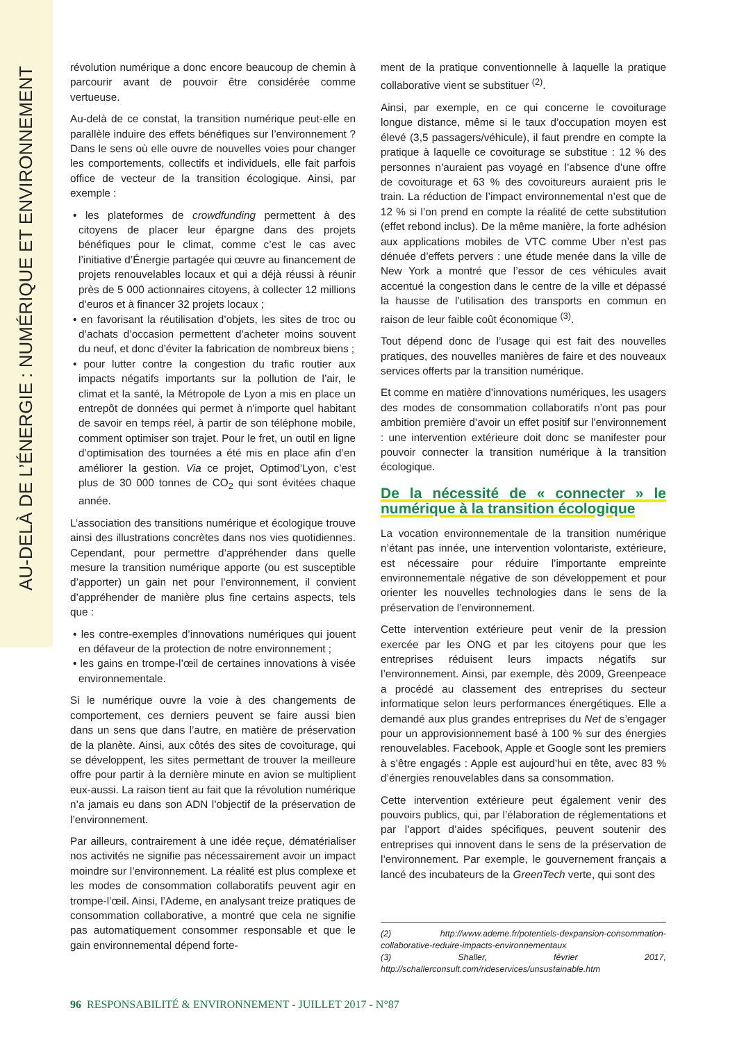AU-DELÀ DE L’ÉNERGIE : NUMÉRIQUE ET ENVIRONNEMENT
révolution numérique a donc encore beaucoup de chemin à parcourir avant de pouvoir être considérée comme vertueuse.
Au-delà de ce constat, la transition numérique peut-elle en parallèle induire des effets bénéfiques sur l’environnement ? Dans le sens où elle ouvre de nouvelles voies pour changer les comportements, collectifs et individuels, elle fait parfois office de vecteur de la transition écologique. Ainsi, par exemple :
• les plateformes de crowdfunding permettent à des citoyens de placer leur épargne dans des projets bénéfiques pour le climat, comme c’est le cas avec l’initiative d’Énergie partagée qui œuvre au financement de projets renouvelables locaux et qui a déjà réussi à réunir près de 5 000 actionnaires citoyens, à collecter 12 millions d’euros et à financer 32 projets locaux ;
• en favorisant la réutilisation d’objets, les sites de troc ou d’achats d’occasion permettent d’acheter moins souvent du neuf, et donc d’éviter la fabrication de nombreux biens ;
• pour lutter contre la congestion du trafic routier aux impacts négatifs importants sur la pollution de l’air, le climat et la santé, la Métropole de Lyon a mis en place un entrepôt de données qui permet à n'importe quel habitant de savoir en temps réel, à partir de son téléphone mobile, comment optimiser son trajet. Pour le fret, un outil en ligne d’optimisation des tournées a été mis en place afin d’en améliorer la gestion. Via ce projet, Optimod’Lyon, c’est plus de 30 000 tonnes de CO<sub>2</sub> qui sont évitées chaque année.
L’association des transitions numérique et écologique trouve ainsi des illustrations concrètes dans nos vies quotidiennes. Cependant, pour permettre d’appréhender dans quelle mesure la transition numérique apporte (ou est susceptible d’apporter) un gain net pour l’environnement, il convient d’appréhender de manière plus fine certains aspects, tels que :
• les contre-exemples d’innovations numériques qui jouent en défaveur de la protection de notre environnement ;
• les gains en trompe-l’œil de certaines innovations à visée environnementale.
Si le numérique ouvre la voie à des changements de comportement, ces derniers peuvent se faire aussi bien dans un sens que dans l’autre, en matière de préservation de la planète. Ainsi, aux côtés des sites de covoiturage, qui se développent, les sites permettant de trouver la meilleure offre pour partir à la dernière minute en avion se multiplient eux-aussi. La raison tient au fait que la révolution numérique n’a jamais eu dans son ADN l’objectif de la préservation de l’environnement.
Par ailleurs, contrairement à une idée reçue, dématérialiser nos activités ne signifie pas nécessairement avoir un impact moindre sur l’environnement. La réalité est plus complexe et les modes de consommation collaboratifs peuvent agir en trompe-l’œil. Ainsi, l’Ademe, en analysant treize pratiques de consommation collaborative, a montré que cela ne signifie pas automatiquement consommer responsable et que le gain environnemental dépend forte-
ment de la pratique conventionnelle à laquelle la pratique collaborative vient se substituer <sup>(2)</sup>.
Ainsi, par exemple, en ce qui concerne le covoiturage longue distance, même si le taux d’occupation moyen est élevé (3,5 passagers/véhicule), il faut prendre en compte la pratique à laquelle ce covoiturage se substitue : 12 % des personnes n’auraient pas voyagé en l’absence d’une offre de covoiturage et 63 % des covoitureurs auraient pris le train. La réduction de l’impact environnemental n’est que de 12 % si l’on prend en compte la réalité de cette substitution (effet rebond inclus). De la même manière, la forte adhésion aux applications mobiles de VTC comme Uber n’est pas dénuée d’effets pervers : une étude menée dans la ville de New York a montré que l’essor de ces véhicules avait accentué la congestion dans le centre de la ville et dépassé la hausse de l’utilisation des transports en commun en raison de leur faible coût économique <sup>(3)</sup>.
Tout dépend donc de l’usage qui est fait des nouvelles pratiques, des nouvelles manières de faire et des nouveaux services offerts par la transition numérique.
Et comme en matière d’innovations numériques, les usagers des modes de consommation collaboratifs n’ont pas pour ambition première d’avoir un effet positif sur l’environnement : une intervention extérieure doit donc se manifester pour pouvoir connecter la transition numérique à la transition écologique.
De la nécessité de « connecter » le numérique à la transition écologique
La vocation environnementale de la transition numérique n’étant pas innée, une intervention volontariste, extérieure, est nécessaire pour réduire l’importante empreinte environnementale négative de son développement et pour orienter les nouvelles technologies dans le sens de la préservation de l’environnement.
Cette intervention extérieure peut venir de la pression exercée par les ONG et par les citoyens pour que les entreprises réduisent leurs impacts négatifs sur l’environnement. Ainsi, par exemple, dès 2009, Greenpeace a procédé au classement des entreprises du secteur informatique selon leurs performances énergétiques. Elle a demandé aux plus grandes entreprises du Net de s’engager pour un approvisionnement basé à 100 % sur des énergies renouvelables. Facebook, Apple et Google sont les premiers à s’être engagés : Apple est aujourd’hui en tête, avec 83 % d’énergies renouvelables dans sa consommation.
Cette intervention extérieure peut également venir des pouvoirs publics, qui, par l’élaboration de réglementations et par l’apport d’aides spécifiques, peuvent soutenir des entreprises qui innovent dans le sens de la préservation de l’environnement. Par exemple, le gouvernement français a lancé des incubateurs de la GreenTech verte, qui sont des
(2) http://www.ademe.fr/potentiels-dexpansion-consommation-collaborative-reduire-impacts-environnementaux
(3) Shaller, février 2017, http://schallerconsult.com/rideservices/unsustainable.htm
96 RESPONSABILITÉ & ENVIRONNEMENT - JUILLET 2017 - N°87